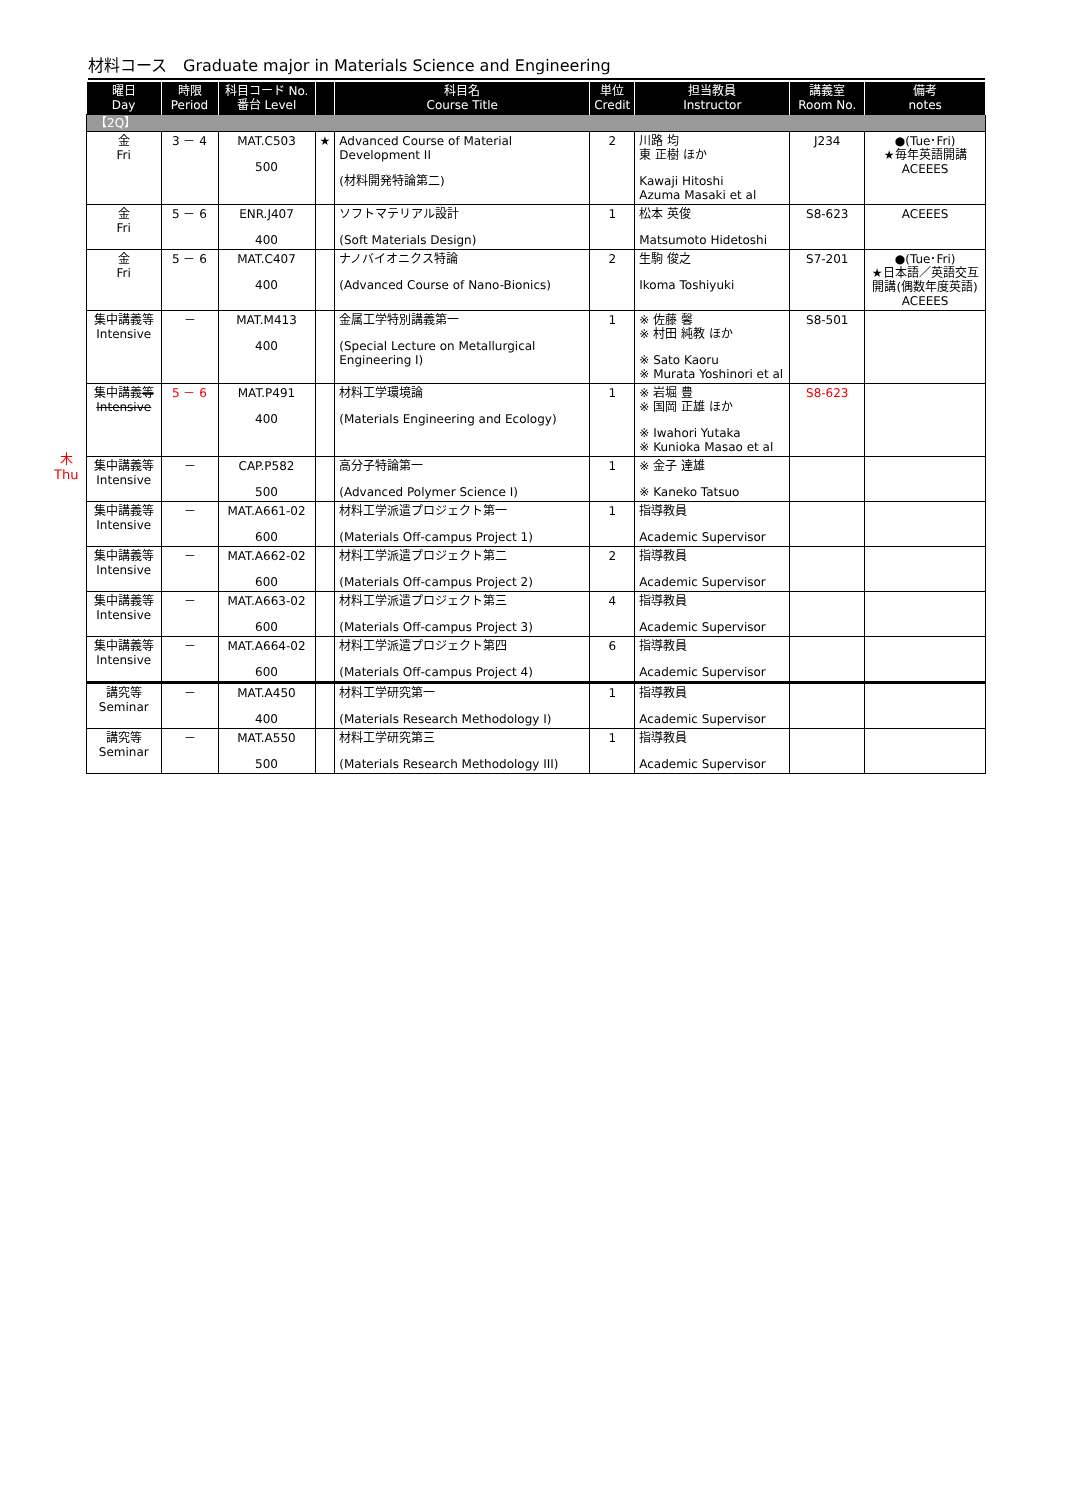材料コース　Graduate major in Materials Science and Engineering
木
Thu
| 曜日 Day | 時限 Period | 科目コード No. 番台 Level | | 科目名 Course Title | 単位 Credit | 担当教員 Instructor | 講義室 Room No. | 備考 notes |
| --- | --- | --- | --- | --- | --- | --- | --- | --- |
| 【2Q】 | | | | | | | | |
| 金 Fri | 3 － 4 | MAT.C503 500 | ★ | Advanced Course of Material Development II (材料開発特論第二) | 2 | 川路 均 東 正樹 ほか Kawaji Hitoshi Azuma Masaki et al | J234 | ●(Tue･Fri) ★毎年英語開講 ACEEES |
| 金 Fri | 5 － 6 | ENR.J407 400 | | ソフトマテリアル設計 (Soft Materials Design) | 1 | 松本 英俊 Matsumoto Hidetoshi | S8-623 | ACEEES |
| 金 Fri | 5 － 6 | MAT.C407 400 | | ナノバイオニクス特論 (Advanced Course of Nano-Bionics) | 2 | 生駒 俊之 Ikoma Toshiyuki | S7-201 | ●(Tue･Fri) ★日本語／英語交互開講(偶数年度英語) ACEEES |
| 集中講義等 Intensive | － | MAT.M413 400 | | 金属工学特別講義第一 (Special Lecture on Metallurgical Engineering I) | 1 | ※ 佐藤 馨 ※ 村田 純教 ほか ※ Sato Kaoru ※ Murata Yoshinori et al | S8-501 | |
| 集中講義 等 Intensive | 5 － 6 | MAT.P491 400 | | 材料工学環境論 (Materials Engineering and Ecology) | 1 | ※ 岩堀 豊 ※ 国岡 正雄 ほか ※ Iwahori Yutaka ※ Kunioka Masao et al | S8-623 | |
| 集中講義等 Intensive | － | CAP.P582 500 | | 高分子特論第一 (Advanced Polymer Science I) | 1 | ※ 金子 達雄 ※ Kaneko Tatsuo | | |
| 集中講義等 Intensive | － | MAT.A661-02 600 | | 材料工学派遣プロジェクト第一 (Materials Off-campus Project 1) | 1 | 指導教員 Academic Supervisor | | |
| 集中講義等 Intensive | － | MAT.A662-02 600 | | 材料工学派遣プロジェクト第二 (Materials Off-campus Project 2) | 2 | 指導教員 Academic Supervisor | | |
| 集中講義等 Intensive | － | MAT.A663-02 600 | | 材料工学派遣プロジェクト第三 (Materials Off-campus Project 3) | 4 | 指導教員 Academic Supervisor | | |
| 集中講義等 Intensive | － | MAT.A664-02 600 | | 材料工学派遣プロジェクト第四 (Materials Off-campus Project 4) | 6 | 指導教員 Academic Supervisor | | |
| 講究等 Seminar | － | MAT.A450 400 | | 材料工学研究第一 (Materials Research Methodology I) | 1 | 指導教員 Academic Supervisor | | |
| 講究等 Seminar | － | MAT.A550 500 | | 材料工学研究第三 (Materials Research Methodology III) | 1 | 指導教員 Academic Supervisor | | |